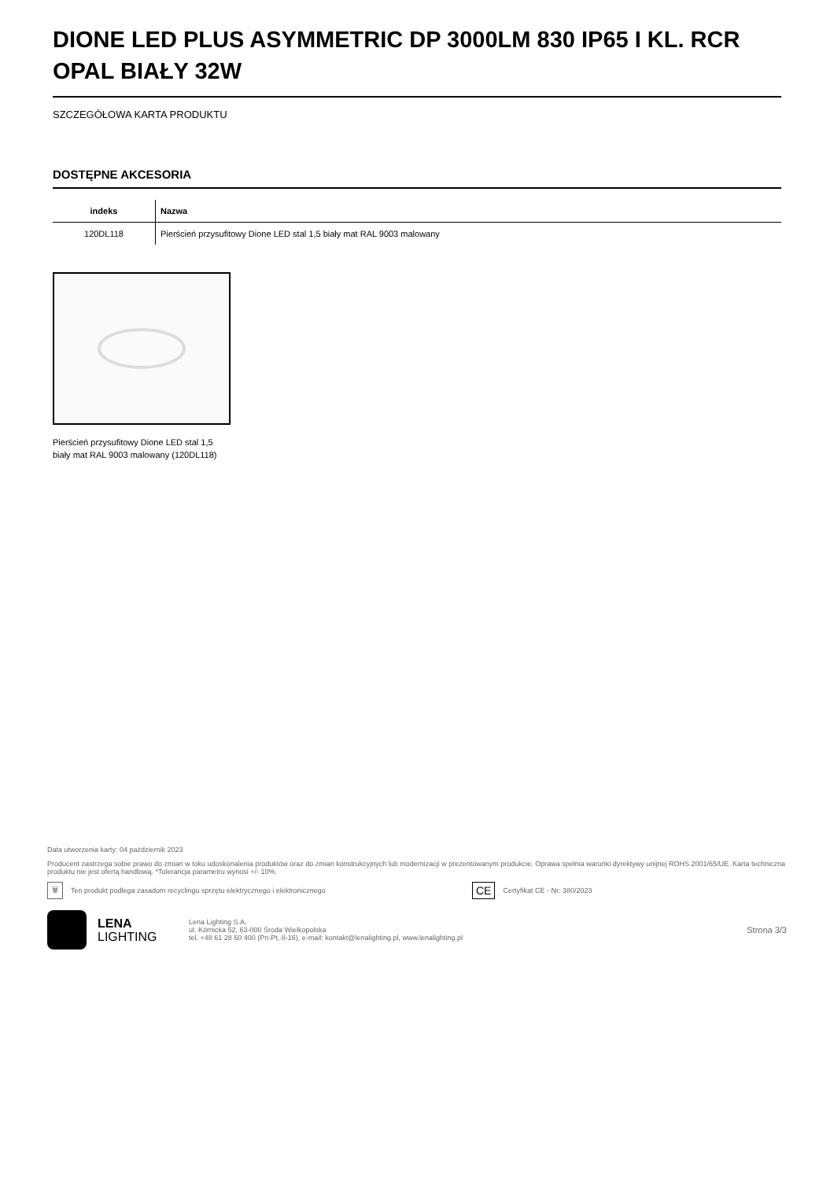DIONE LED PLUS ASYMMETRIC DP 3000LM 830 IP65 I KL. RCR OPAL BIAŁY 32W
SZCZEGÓŁOWA KARTA PRODUKTU
DOSTĘPNE AKCESORIA
| indeks | Nazwa |
| --- | --- |
| 120DL118 | Pierścień przysufitowy Dione LED stal 1,5 biały mat RAL 9003 malowany |
Pierścień przysufitowy Dione LED stal 1,5 biały mat RAL 9003 malowany (120DL118)
Data utworzenia karty: 04 październik 2023
Producent zastrzega sobie prawo do zmian w toku udoskonalenia produktów oraz do zmian konstrukcyjnych lub modernizacji w prezentowanym produkcie. Oprawa spełnia warunki dyrektywy unijnej ROHS 2001/65/UE. Karta techniczna produktu nie jest ofertą handlową. *Tolerancja parametru wynosi +/- 10%.
🗑 Ten produkt podlega zasadom recyclingu sprzętu elektrycznego i elektronicznego CE Certyfikat CE - Nr: 380/2023
LENA
LIGHTING
Lena Lighting S.A.
ul. Kórnicka 52, 63-000 Środa Wielkopolska
tel. +48 61 28 60 400 (Pn-Pt, 8-16), e-mail: kontakt@lenalighting.pl, www.lenalighting.pl
Strona 3/3